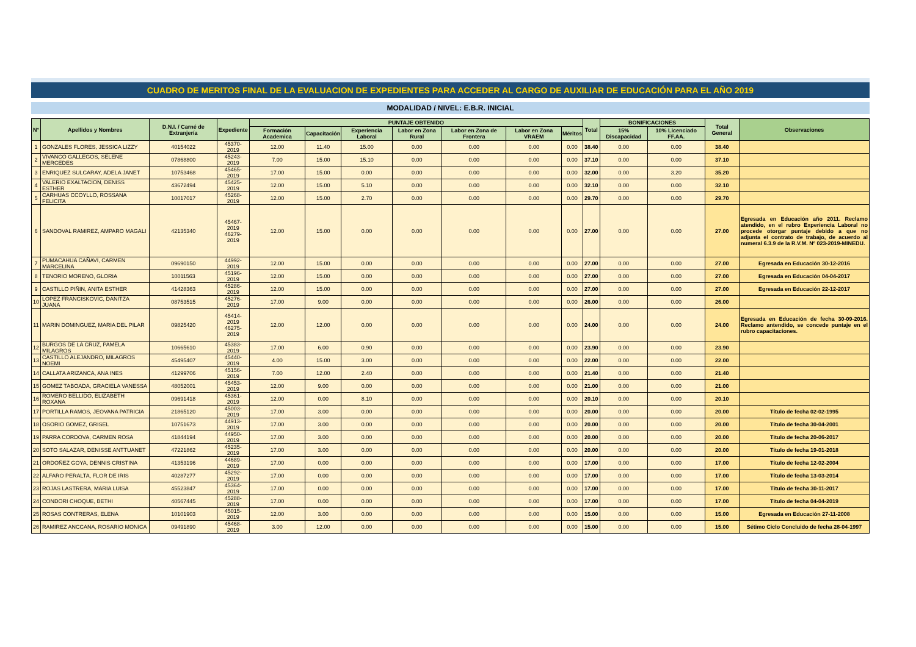CUADRO DE MERITOS FINAL DE LA EVALUACION DE EXPEDIENTES PARA ACCEDER AL CARGO DE AUXILIAR DE EDUCACIÓN PARA EL AÑO 2019
MODALIDAD / NIVEL: E.B.R. INICIAL
| N° | Apellidos y Nombres | D.N.I. / Carné de Extranjería | Expediente | PUNTAJE OBTENIDO | | | | | | | Total | BONIFICACIONES | | Total General | Observaciones |
| --- | --- | --- | --- | --- | --- | --- | --- | --- | --- | --- | --- | --- | --- | --- | --- |
| | | | | Formación Academica | Capacitación | Experiencia Laboral | Labor en Zona Rural | Labor en Zona de Frontera | Labor en Zona VRAEM | Méritos | | 15% Discapacidad | 10% Licenciado FF.AA. | | |
| 1 | GONZALES FLORES, JESSICA LIZZY | 40154022 | 45370-2019 | 12.00 | 11.40 | 15.00 | 0.00 | 0.00 | 0.00 | 0.00 | 38.40 | 0.00 | 0.00 | 38.40 | |
| 2 | VIVANCO GALLEGOS, SELENE MERCEDES | 07868800 | 45243-2019 | 7.00 | 15.00 | 15.10 | 0.00 | 0.00 | 0.00 | 0.00 | 37.10 | 0.00 | 0.00 | 37.10 | |
| 3 | ENRIQUEZ SULCARAY, ADELA JANET | 10753468 | 45465-2019 | 17.00 | 15.00 | 0.00 | 0.00 | 0.00 | 0.00 | 0.00 | 32.00 | 0.00 | 3.20 | 35.20 | |
| 4 | VALERIO EXALTACION, DENISS ESTHER | 43672494 | 45425-2019 | 12.00 | 15.00 | 5.10 | 0.00 | 0.00 | 0.00 | 0.00 | 32.10 | 0.00 | 0.00 | 32.10 | |
| 5 | CARHUAS CCOYLLO, ROSSANA FELICITA | 10017017 | 45268-2019 | 12.00 | 15.00 | 2.70 | 0.00 | 0.00 | 0.00 | 0.00 | 29.70 | 0.00 | 0.00 | 29.70 | |
| 6 | SANDOVAL RAMIREZ, AMPARO MAGALI | 42135340 | 45467-2019 46279-2019 | 12.00 | 15.00 | 0.00 | 0.00 | 0.00 | 0.00 | 0.00 | 27.00 | 0.00 | 0.00 | 27.00 | Egresada en Educación año 2011. Reclamo atendido, en el rubro Experiencia Laboral no procede otorgar puntaje debido a que no adjunta el contrato de trabajo, de acuerdo al numeral 6.3.9 de la R.V.M. Nº 023-2019-MINEDU. |
| 7 | PUMACAHUA CAÑAVI, CARMEN MARCELINA | 09690150 | 44992-2019 | 12.00 | 15.00 | 0.00 | 0.00 | 0.00 | 0.00 | 0.00 | 27.00 | 0.00 | 0.00 | 27.00 | Egresada en Educación 30-12-2016 |
| 8 | TENORIO MORENO, GLORIA | 10011563 | 45196-2019 | 12.00 | 15.00 | 0.00 | 0.00 | 0.00 | 0.00 | 0.00 | 27.00 | 0.00 | 0.00 | 27.00 | Egresada en Educación 04-04-2017 |
| 9 | CASTILLO PIÑIN, ANITA ESTHER | 41428363 | 45286-2019 | 12.00 | 15.00 | 0.00 | 0.00 | 0.00 | 0.00 | 0.00 | 27.00 | 0.00 | 0.00 | 27.00 | Egresada en Educación 22-12-2017 |
| 10 | LOPEZ FRANCISKOVIC, DANITZA JUANA | 08753515 | 45276-2019 | 17.00 | 9.00 | 0.00 | 0.00 | 0.00 | 0.00 | 0.00 | 26.00 | 0.00 | 0.00 | 26.00 | |
| 11 | MARIN DOMINGUEZ, MARIA DEL PILAR | 09825420 | 45414-2019 46275-2019 | 12.00 | 12.00 | 0.00 | 0.00 | 0.00 | 0.00 | 0.00 | 24.00 | 0.00 | 0.00 | 24.00 | Egresada en Educación de fecha 30-09-2016. Reclamo antendido, se concede puntaje en el rubro capacitaciones. |
| 12 | BURGOS DE LA CRUZ, PAMELA MILAGROS | 10665610 | 45383-2019 | 17.00 | 6.00 | 0.90 | 0.00 | 0.00 | 0.00 | 0.00 | 23.90 | 0.00 | 0.00 | 23.90 | |
| 13 | CASTILLO ALEJANDRO, MILAGROS NOEMI | 45495407 | 45440-2019 | 4.00 | 15.00 | 3.00 | 0.00 | 0.00 | 0.00 | 0.00 | 22.00 | 0.00 | 0.00 | 22.00 | |
| 14 | CALLATA ARIZANCA, ANA INES | 41299706 | 45156-2019 | 7.00 | 12.00 | 2.40 | 0.00 | 0.00 | 0.00 | 0.00 | 21.40 | 0.00 | 0.00 | 21.40 | |
| 15 | GOMEZ TABOADA, GRACIELA VANESSA | 48052001 | 45453-2019 | 12.00 | 9.00 | 0.00 | 0.00 | 0.00 | 0.00 | 0.00 | 21.00 | 0.00 | 0.00 | 21.00 | |
| 16 | ROMERO BELLIDO, ELIZABETH ROXANA | 09691418 | 45361-2019 | 12.00 | 0.00 | 8.10 | 0.00 | 0.00 | 0.00 | 0.00 | 20.10 | 0.00 | 0.00 | 20.10 | |
| 17 | PORTILLA RAMOS, JEOVANA PATRICIA | 21865120 | 45003-2019 | 17.00 | 3.00 | 0.00 | 0.00 | 0.00 | 0.00 | 0.00 | 20.00 | 0.00 | 0.00 | 20.00 | Título de fecha 02-02-1995 |
| 18 | OSORIO GOMEZ, GRISEL | 10751673 | 44913-2019 | 17.00 | 3.00 | 0.00 | 0.00 | 0.00 | 0.00 | 0.00 | 20.00 | 0.00 | 0.00 | 20.00 | Título de fecha 30-04-2001 |
| 19 | PARRA CORDOVA, CARMEN ROSA | 41844194 | 44950-2019 | 17.00 | 3.00 | 0.00 | 0.00 | 0.00 | 0.00 | 0.00 | 20.00 | 0.00 | 0.00 | 20.00 | Título de fecha 20-06-2017 |
| 20 | SOTO SALAZAR, DENISSE ANTTUANET | 47221862 | 45235-2019 | 17.00 | 3.00 | 0.00 | 0.00 | 0.00 | 0.00 | 0.00 | 20.00 | 0.00 | 0.00 | 20.00 | Título de fecha 19-01-2018 |
| 21 | ORDOÑEZ GOYA, DENNIS CRISTINA | 41353196 | 44689-2019 | 17.00 | 0.00 | 0.00 | 0.00 | 0.00 | 0.00 | 0.00 | 17.00 | 0.00 | 0.00 | 17.00 | Título de fecha 12-02-2004 |
| 22 | ALFARO PERALTA, FLOR DE IRIS | 40287277 | 45292-2019 | 17.00 | 0.00 | 0.00 | 0.00 | 0.00 | 0.00 | 0.00 | 17.00 | 0.00 | 0.00 | 17.00 | Título de fecha 13-03-2014 |
| 23 | ROJAS LASTRERA, MARIA LUISA | 45523847 | 45364-2019 | 17.00 | 0.00 | 0.00 | 0.00 | 0.00 | 0.00 | 0.00 | 17.00 | 0.00 | 0.00 | 17.00 | Título de fecha 30-11-2017 |
| 24 | CONDORI CHOQUE, BETHI | 40567445 | 45288-2019 | 17.00 | 0.00 | 0.00 | 0.00 | 0.00 | 0.00 | 0.00 | 17.00 | 0.00 | 0.00 | 17.00 | Título de fecha 04-04-2019 |
| 25 | ROSAS CONTRERAS, ELENA | 10101903 | 45015-2019 | 12.00 | 3.00 | 0.00 | 0.00 | 0.00 | 0.00 | 0.00 | 15.00 | 0.00 | 0.00 | 15.00 | Egresada en Educación 27-11-2008 |
| 26 | RAMIREZ ANCCANA, ROSARIO MONICA | 09491890 | 45468-2019 | 3.00 | 12.00 | 0.00 | 0.00 | 0.00 | 0.00 | 0.00 | 15.00 | 0.00 | 0.00 | 15.00 | Sétimo Ciclo Concluido de fecha 28-04-1997 |